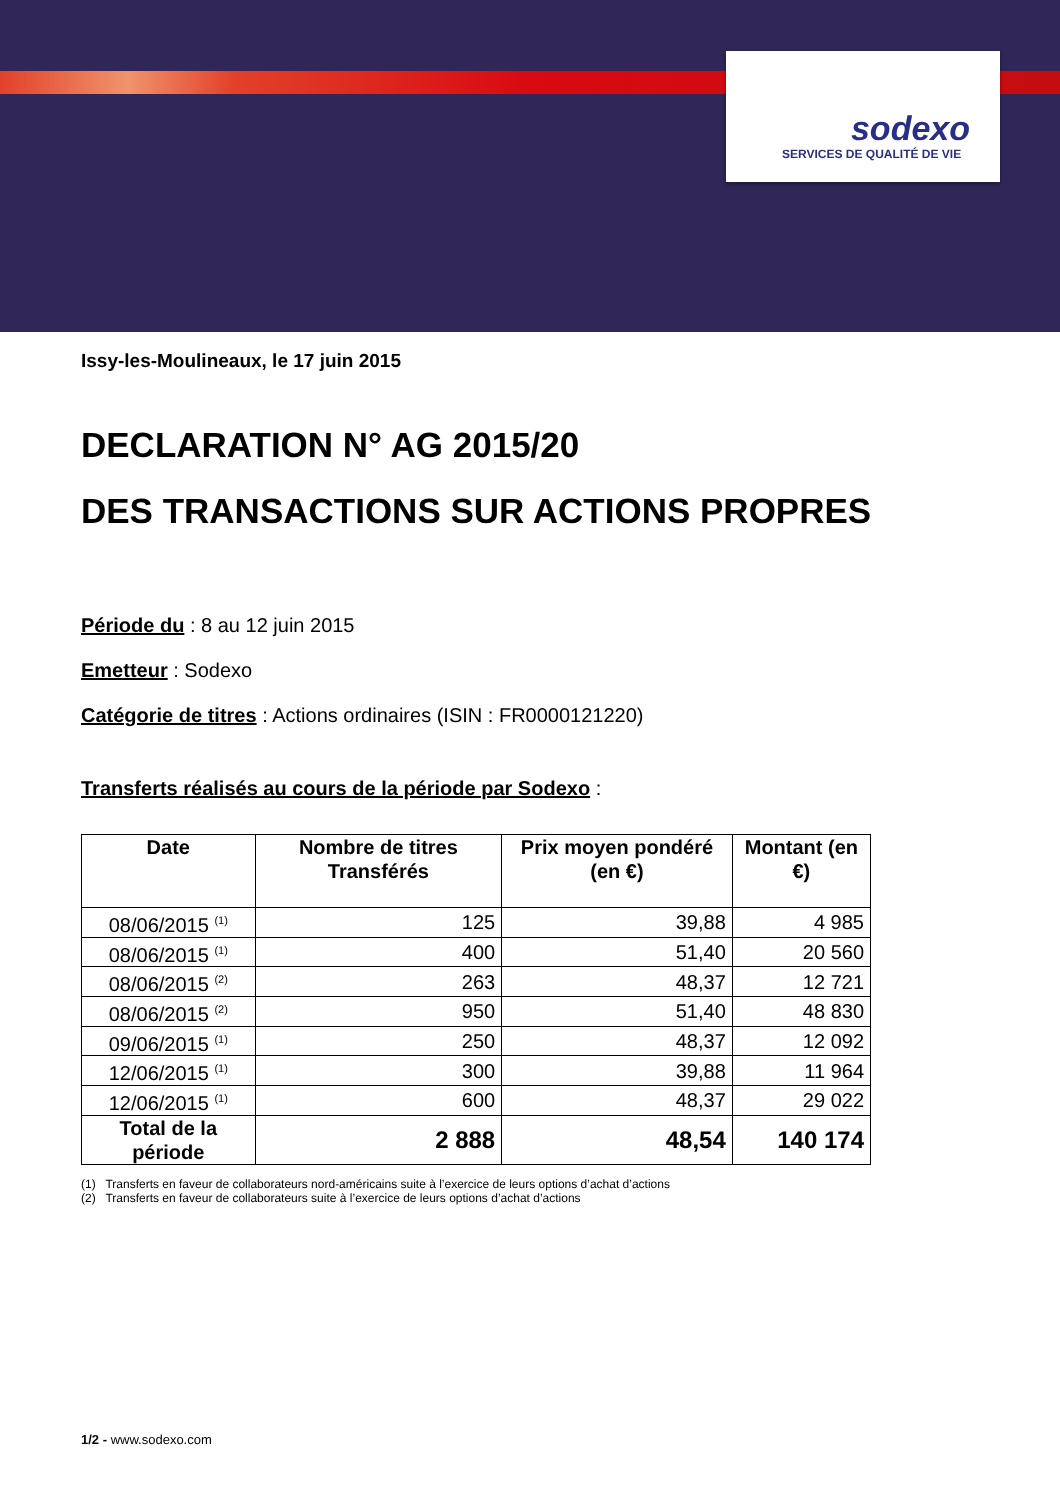sodexo
SERVICES DE QUALITÉ DE VIE
Issy-les-Moulineaux, le 17 juin 2015
DECLARATION N° AG 2015/20
DES TRANSACTIONS SUR ACTIONS PROPRES
Période du : 8 au 12 juin 2015
Emetteur : Sodexo
Catégorie de titres : Actions ordinaires (ISIN : FR0000121220)
Transferts réalisés au cours de la période par Sodexo :
| Date | Nombre de titres Transférés | Prix moyen pondéré (en €) | Montant (en €) |
| --- | --- | --- | --- |
| 08/06/2015 <sup>(1)</sup> | 125 | 39,88 | 4 985 |
| 08/06/2015 <sup>(1)</sup> | 400 | 51,40 | 20 560 |
| 08/06/2015 <sup>(2)</sup> | 263 | 48,37 | 12 721 |
| 08/06/2015 <sup>(2)</sup> | 950 | 51,40 | 48 830 |
| 09/06/2015 <sup>(1)</sup> | 250 | 48,37 | 12 092 |
| 12/06/2015 <sup>(1)</sup> | 300 | 39,88 | 11 964 |
| 12/06/2015 <sup>(1)</sup> | 600 | 48,37 | 29 022 |
| Total de la période | 2 888 | 48,54 | 140 174 |
(1) Transferts en faveur de collaborateurs nord-américains suite à l’exercice de leurs options d’achat d’actions
(2) Transferts en faveur de collaborateurs suite à l’exercice de leurs options d’achat d’actions
1/2 - www.sodexo.com